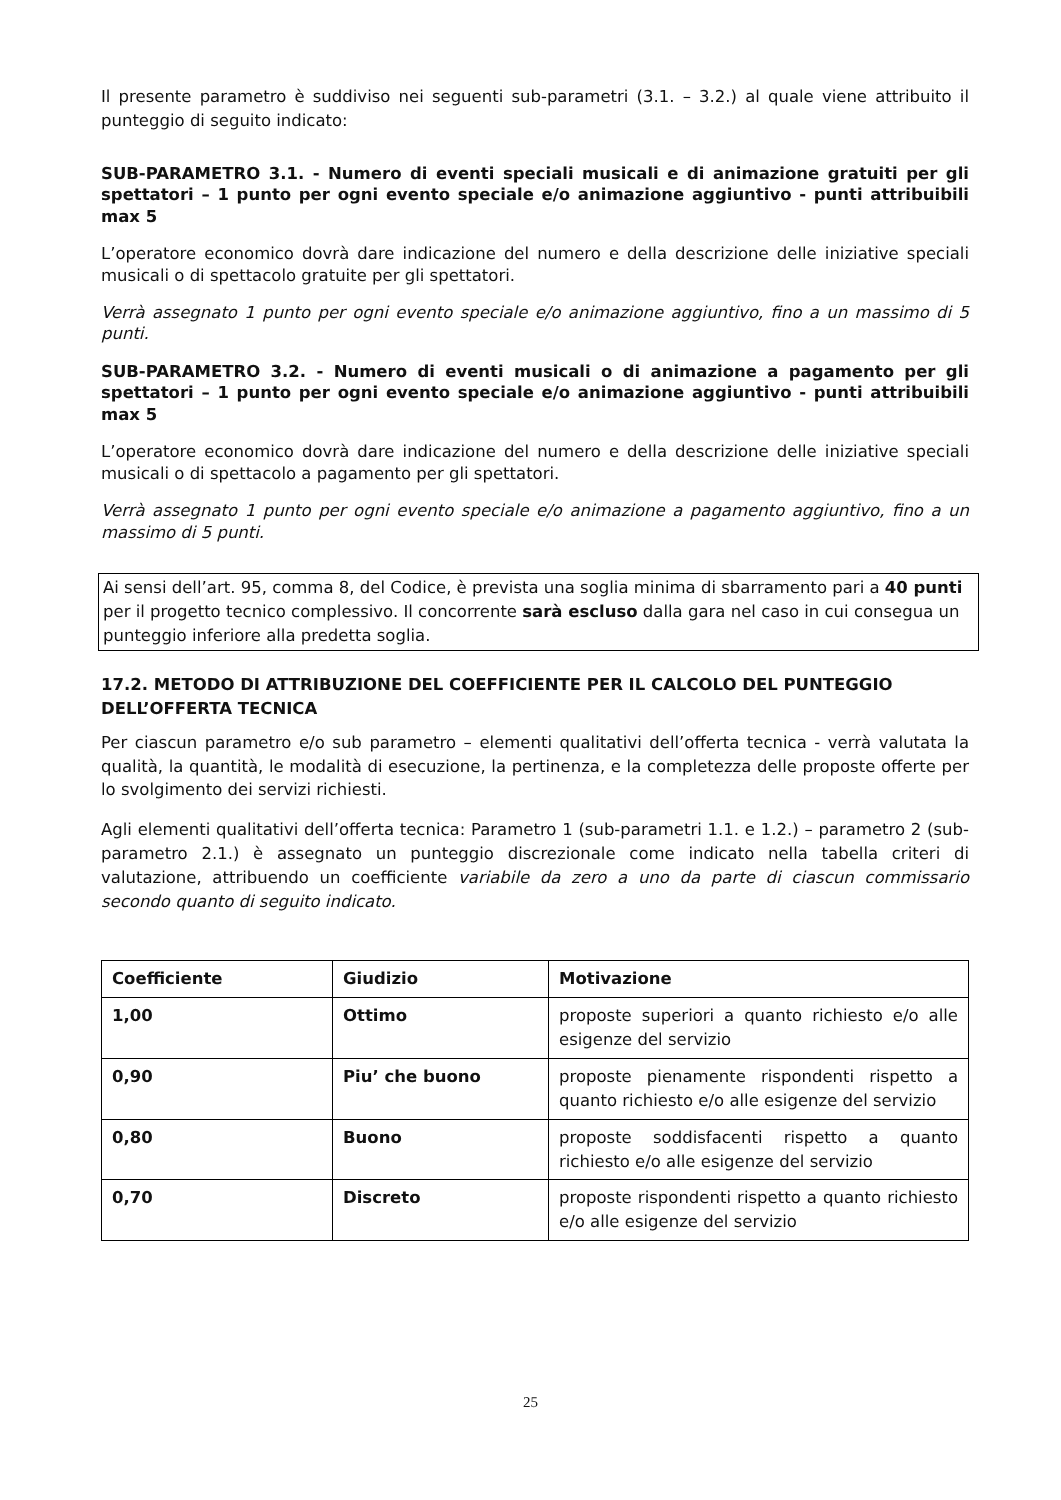Il presente parametro è suddiviso nei seguenti sub-parametri (3.1. – 3.2.) al quale viene attribuito il punteggio di seguito indicato:
SUB-PARAMETRO 3.1. - Numero di eventi speciali musicali e di animazione gratuiti per gli spettatori – 1 punto per ogni evento speciale e/o animazione aggiuntivo - punti attribuibili max 5
L’operatore economico dovrà dare indicazione del numero e della descrizione delle iniziative speciali musicali o di spettacolo gratuite per gli spettatori.
Verrà assegnato 1 punto per ogni evento speciale e/o animazione aggiuntivo, fino a un massimo di 5 punti.
SUB-PARAMETRO 3.2. - Numero di eventi musicali o di animazione a pagamento per gli spettatori – 1 punto per ogni evento speciale e/o animazione aggiuntivo - punti attribuibili max 5
L’operatore economico dovrà dare indicazione del numero e della descrizione delle iniziative speciali musicali o di spettacolo a pagamento per gli spettatori.
Verrà assegnato 1 punto per ogni evento speciale e/o animazione a pagamento aggiuntivo, fino a un massimo di 5 punti.
Ai sensi dell’art. 95, comma 8, del Codice, è prevista una soglia minima di sbarramento pari a 40 punti per il progetto tecnico complessivo. Il concorrente sarà escluso dalla gara nel caso in cui consegua un punteggio inferiore alla predetta soglia.
17.2. METODO DI ATTRIBUZIONE DEL COEFFICIENTE PER IL CALCOLO DEL PUNTEGGIO DELL’OFFERTA TECNICA
Per ciascun parametro e/o sub parametro – elementi qualitativi dell’offerta tecnica - verrà valutata la qualità, la quantità, le modalità di esecuzione, la pertinenza, e la completezza delle proposte offerte per lo svolgimento dei servizi richiesti.
Agli elementi qualitativi dell’offerta tecnica: Parametro 1 (sub-parametri 1.1. e 1.2.) – parametro 2 (sub-parametro 2.1.) è assegnato un punteggio discrezionale come indicato nella tabella criteri di valutazione, attribuendo un coefficiente variabile da zero a uno da parte di ciascun commissario secondo quanto di seguito indicato.
| Coefficiente | Giudizio | Motivazione |
| --- | --- | --- |
| 1,00 | Ottimo | proposte superiori a quanto richiesto e/o alle esigenze del servizio |
| 0,90 | Piu’ che buono | proposte pienamente rispondenti rispetto a quanto richiesto e/o alle esigenze del servizio |
| 0,80 | Buono | proposte soddisfacenti rispetto a quanto richiesto e/o alle esigenze del servizio |
| 0,70 | Discreto | proposte rispondenti rispetto a quanto richiesto e/o alle esigenze del servizio |
25